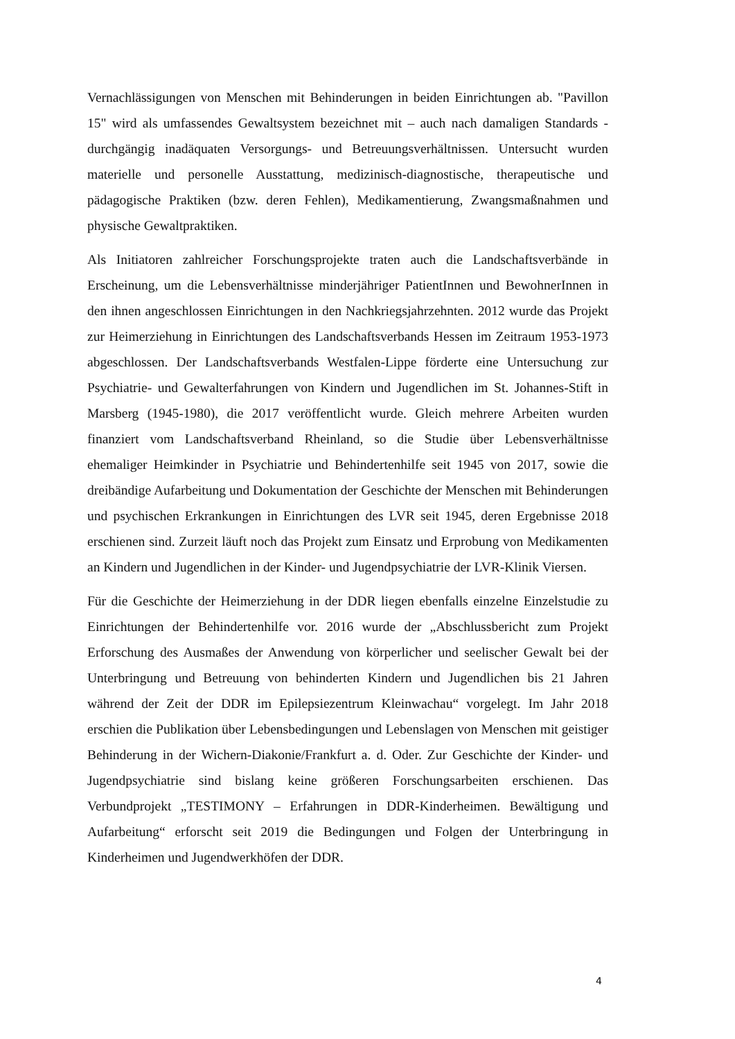Vernachlässigungen von Menschen mit Behinderungen in beiden Einrichtungen ab. "Pavillon 15" wird als umfassendes Gewaltsystem bezeichnet mit – auch nach damaligen Standards - durchgängig inadäquaten Versorgungs- und Betreuungsverhältnissen. Untersucht wurden materielle und personelle Ausstattung, medizinisch-diagnostische, therapeutische und pädagogische Praktiken (bzw. deren Fehlen), Medikamentierung, Zwangsmaßnahmen und physische Gewaltpraktiken.
Als Initiatoren zahlreicher Forschungsprojekte traten auch die Landschaftsverbände in Erscheinung, um die Lebensverhältnisse minderjähriger PatientInnen und BewohnerInnen in den ihnen angeschlossen Einrichtungen in den Nachkriegsjahrzehnten. 2012 wurde das Projekt zur Heimerziehung in Einrichtungen des Landschaftsverbands Hessen im Zeitraum 1953-1973 abgeschlossen. Der Landschaftsverbands Westfalen-Lippe förderte eine Untersuchung zur Psychiatrie- und Gewalterfahrungen von Kindern und Jugendlichen im St. Johannes-Stift in Marsberg (1945-1980), die 2017 veröffentlicht wurde. Gleich mehrere Arbeiten wurden finanziert vom Landschaftsverband Rheinland, so die Studie über Lebensverhältnisse ehemaliger Heimkinder in Psychiatrie und Behindertenhilfe seit 1945 von 2017, sowie die dreibändige Aufarbeitung und Dokumentation der Geschichte der Menschen mit Behinderungen und psychischen Erkrankungen in Einrichtungen des LVR seit 1945, deren Ergebnisse 2018 erschienen sind. Zurzeit läuft noch das Projekt zum Einsatz und Erprobung von Medikamenten an Kindern und Jugendlichen in der Kinder- und Jugendpsychiatrie der LVR-Klinik Viersen.
Für die Geschichte der Heimerziehung in der DDR liegen ebenfalls einzelne Einzelstudie zu Einrichtungen der Behindertenhilfe vor. 2016 wurde der „Abschlussbericht zum Projekt Erforschung des Ausmaßes der Anwendung von körperlicher und seelischer Gewalt bei der Unterbringung und Betreuung von behinderten Kindern und Jugendlichen bis 21 Jahren während der Zeit der DDR im Epilepsiezentrum Kleinwachau“ vorgelegt. Im Jahr 2018 erschien die Publikation über Lebensbedingungen und Lebenslagen von Menschen mit geistiger Behinderung in der Wichern-Diakonie/Frankfurt a. d. Oder. Zur Geschichte der Kinder- und Jugendpsychiatrie sind bislang keine größeren Forschungsarbeiten erschienen. Das Verbundprojekt „TESTIMONY – Erfahrungen in DDR-Kinderheimen. Bewältigung und Aufarbeitung“ erforscht seit 2019 die Bedingungen und Folgen der Unterbringung in Kinderheimen und Jugendwerkhöfen der DDR.
4